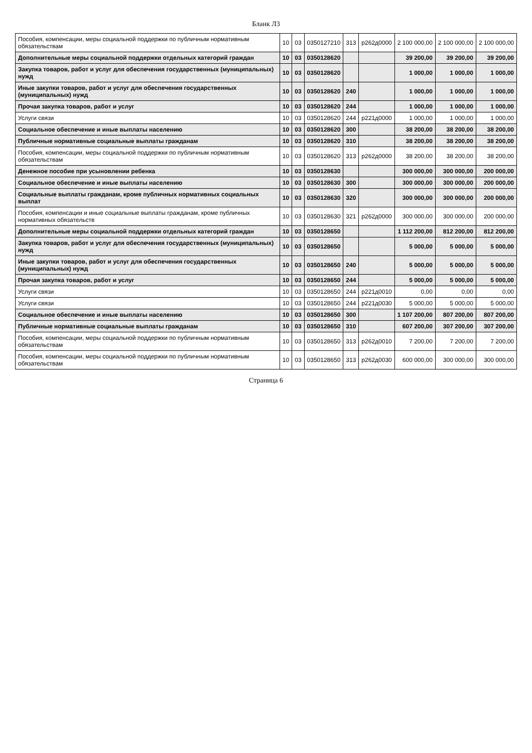Бланк Л3
| Пособия, компенсации, меры социальной поддержки по публичным нормативным обязательствам | 10 | 03 | 0350127210 | 313 | р262д0000 | 2 100 000,00 | 2 100 000,00 | 2 100 000,00 |
| Дополнительные меры социальной поддержки отдельных категорий граждан | 10 | 03 | 0350128620 | | | 39 200,00 | 39 200,00 | 39 200,00 |
| Закупка товаров, работ и услуг для обеспечения государственных (муниципальных) нужд | 10 | 03 | 0350128620 | | | 1 000,00 | 1 000,00 | 1 000,00 |
| Иные закупки товаров, работ и услуг для обеспечения государственных (муниципальных) нужд | 10 | 03 | 0350128620 | 240 | | 1 000,00 | 1 000,00 | 1 000,00 |
| Прочая закупка товаров, работ и услуг | 10 | 03 | 0350128620 | 244 | | 1 000,00 | 1 000,00 | 1 000,00 |
| Услуги связи | 10 | 03 | 0350128620 | 244 | р221д0000 | 1 000,00 | 1 000,00 | 1 000,00 |
| Социальное обеспечение и иные выплаты населению | 10 | 03 | 0350128620 | 300 | | 38 200,00 | 38 200,00 | 38 200,00 |
| Публичные нормативные социальные выплаты гражданам | 10 | 03 | 0350128620 | 310 | | 38 200,00 | 38 200,00 | 38 200,00 |
| Пособия, компенсации, меры социальной поддержки по публичным нормативным обязательствам | 10 | 03 | 0350128620 | 313 | р262д0000 | 38 200,00 | 38 200,00 | 38 200,00 |
| Денежное пособие при усыновлении ребенка | 10 | 03 | 0350128630 | | | 300 000,00 | 300 000,00 | 200 000,00 |
| Социальное обеспечение и иные выплаты населению | 10 | 03 | 0350128630 | 300 | | 300 000,00 | 300 000,00 | 200 000,00 |
| Социальные выплаты гражданам, кроме публичных нормативных социальных выплат | 10 | 03 | 0350128630 | 320 | | 300 000,00 | 300 000,00 | 200 000,00 |
| Пособия, компенсации и иные социальные выплаты гражданам, кроме публичных нормативных обязательств | 10 | 03 | 0350128630 | 321 | р262д0000 | 300 000,00 | 300 000,00 | 200 000,00 |
| Дополнительные меры социальной поддержки отдельных категорий граждан | 10 | 03 | 0350128650 | | | 1 112 200,00 | 812 200,00 | 812 200,00 |
| Закупка товаров, работ и услуг для обеспечения государственных (муниципальных) нужд | 10 | 03 | 0350128650 | | | 5 000,00 | 5 000,00 | 5 000,00 |
| Иные закупки товаров, работ и услуг для обеспечения государственных (муниципальных) нужд | 10 | 03 | 0350128650 | 240 | | 5 000,00 | 5 000,00 | 5 000,00 |
| Прочая закупка товаров, работ и услуг | 10 | 03 | 0350128650 | 244 | | 5 000,00 | 5 000,00 | 5 000,00 |
| Услуги связи | 10 | 03 | 0350128650 | 244 | р221д0010 | 0,00 | 0,00 | 0,00 |
| Услуги связи | 10 | 03 | 0350128650 | 244 | р221д0030 | 5 000,00 | 5 000,00 | 5 000,00 |
| Социальное обеспечение и иные выплаты населению | 10 | 03 | 0350128650 | 300 | | 1 107 200,00 | 807 200,00 | 807 200,00 |
| Публичные нормативные социальные выплаты гражданам | 10 | 03 | 0350128650 | 310 | | 607 200,00 | 307 200,00 | 307 200,00 |
| Пособия, компенсации, меры социальной поддержки по публичным нормативным обязательствам | 10 | 03 | 0350128650 | 313 | р262д0010 | 7 200,00 | 7 200,00 | 7 200,00 |
| Пособия, компенсации, меры социальной поддержки по публичным нормативным обязательствам | 10 | 03 | 0350128650 | 313 | р262д0030 | 600 000,00 | 300 000,00 | 300 000,00 |
Страница 6